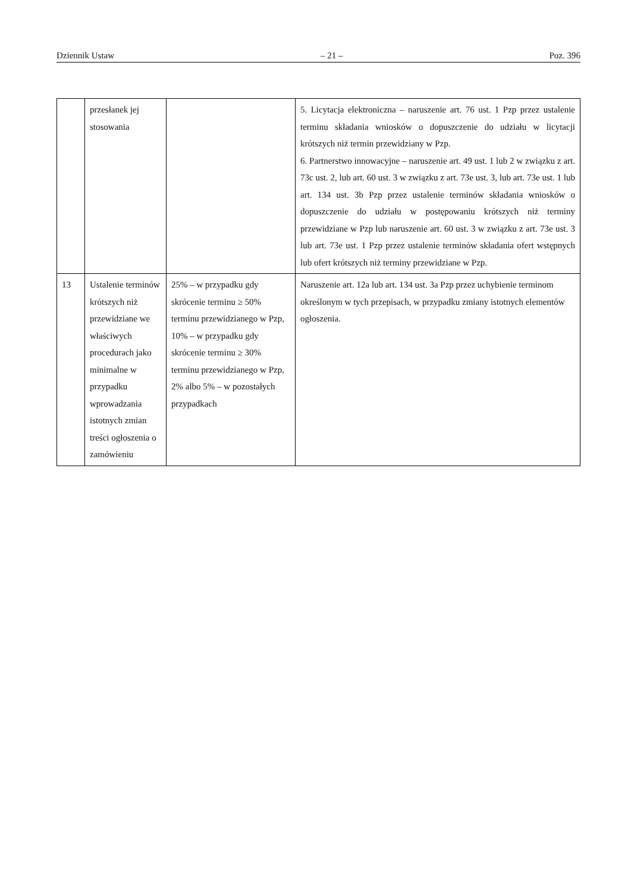Dziennik Ustaw – 21 – Poz. 396
| | przesłanek jej stosowania | | 5. Licytacja elektroniczna – naruszenie art. 76 ust. 1 Pzp przez ustalenie terminu składania wniosków o dopuszczenie do udziału w licytacji krótszych niż termin przewidziany w Pzp. 6. Partnerstwo innowacyjne – naruszenie art. 49 ust. 1 lub 2 w związku z art. 73c ust. 2, lub art. 60 ust. 3 w związku z art. 73e ust. 3, lub art. 73e ust. 1 lub art. 134 ust. 3b Pzp przez ustalenie terminów składania wniosków o dopuszczenie do udziału w postępowaniu krótszych niż terminy przewidziane w Pzp lub naruszenie art. 60 ust. 3 w związku z art. 73e ust. 3 lub art. 73e ust. 1 Pzp przez ustalenie terminów składania ofert wstępnych lub ofert krótszych niż terminy przewidziane w Pzp. |
| 13 | Ustalenie terminów krótszych niż przewidziane we właściwych procedurach jako minimalne w przypadku wprowadzania istotnych zmian treści ogłoszenia o zamówieniu | 25% – w przypadku gdy skrócenie terminu ≥ 50% terminu przewidzianego w Pzp, 10% – w przypadku gdy skrócenie terminu ≥ 30% terminu przewidzianego w Pzp, 2% albo 5% – w pozostałych przypadkach | Naruszenie art. 12a lub art. 134 ust. 3a Pzp przez uchybienie terminom określonym w tych przepisach, w przypadku zmiany istotnych elementów ogłoszenia. |